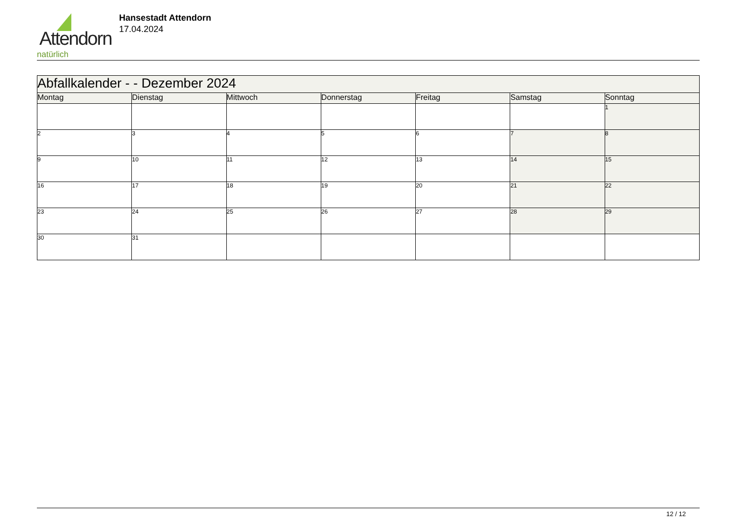Attendorn
natürlich
Hansestadt Attendorn
17.04.2024
| Abfallkalender - - Dezember 2024 | | | | | | |
| Montag | Dienstag | Mittwoch | Donnerstag | Freitag | Samstag | Sonntag |
| | | | | | | 1 |
| 2 | 3 | 4 | 5 | 6 | 7 | 8 |
| 9 | 10 | 11 | 12 | 13 | 14 | 15 |
| 16 | 17 | 18 | 19 | 20 | 21 | 22 |
| 23 | 24 | 25 | 26 | 27 | 28 | 29 |
| 30 | 31 | | | | | |
12 / 12